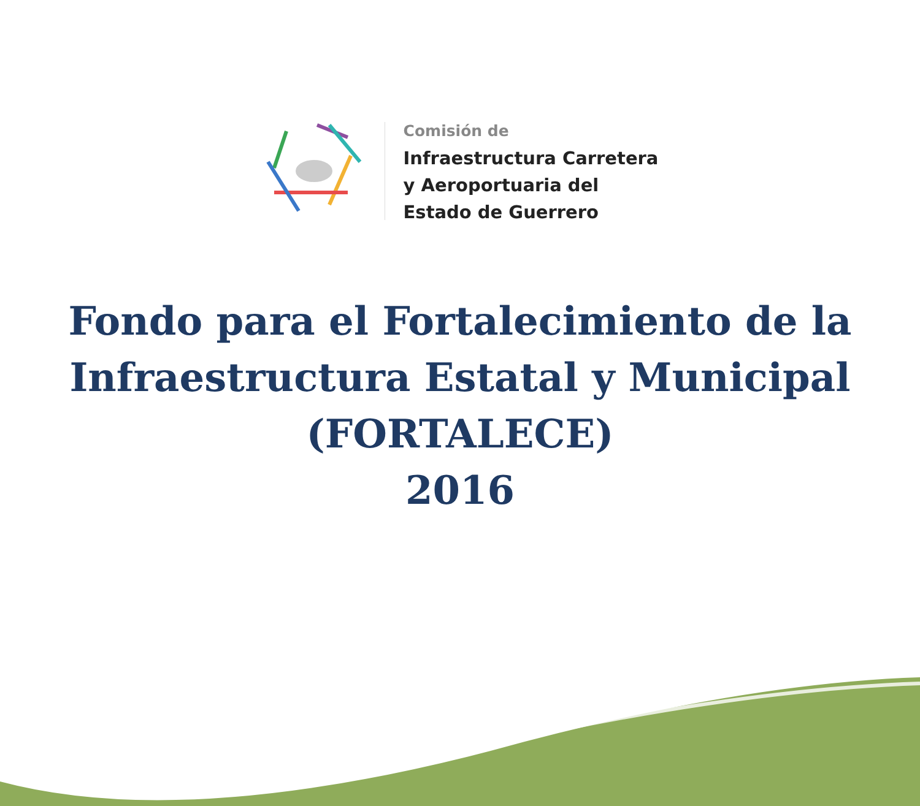Comisión de
Infraestructura Carretera
y Aeroportuaria del
Estado de Guerrero
Fondo para el Fortalecimiento de la
Infraestructura Estatal y Municipal
(FORTALECE)
2016